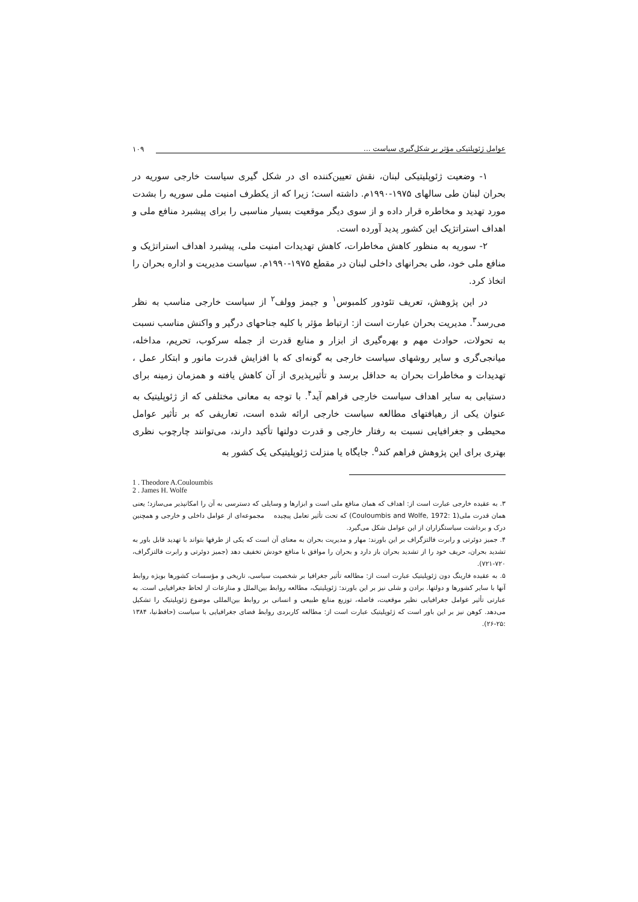عوامل ژئوپلتیکی مؤثر بر شکل‌گیری سیاست ...
۱۰۹
۱- وضعیت ژئوپلیتیکی لبنان، نقش تعیین‌کننده ای در شکل گیری سیاست خارجی سوریه در بحران لبنان طی سالهای ۱۹۷۵-۱۹۹۰م. داشته است؛ زیرا که از یکطرف امنیت ملی سوریه را بشدت مورد تهدید و مخاطره قرار داده و از سوی دیگر موقعیت بسیار مناسبی را برای پیشبرد منافع ملی و اهداف استراتژیک این کشور پدید آورده است.
۲- سوریه به منظور کاهش مخاطرات، کاهش تهدیدات امنیت ملی، پیشبرد اهداف استراتژیک و منافع ملی خود، طی بحرانهای داخلی لبنان در مقطع ۱۹۷۵-۱۹۹۰م. سیاست مدیریت و اداره بحران را اتخاذ کرد.
در این پژوهش، تعریف تئودور کلمبوس<sup>۱</sup> و جیمز وولف<sup>۲</sup> از سیاست خارجی مناسب به نظر می‌رسد<sup>۳</sup>. مدیریت بحران عبارت است از: ارتباط مؤثر با کلیه جناحهای درگیر و واکنش مناسب نسبت به تحولات، حوادث مهم و بهره‌گیری از ابزار و منابع قدرت از جمله سرکوب، تحریم، مداخله، میانجی‌گری و سایر روشهای سیاست خارجی به گونه‌ای که با افزایش قدرت مانور و ابتکار عمل ، تهدیدات و مخاطرات بحران به حداقل برسد و تأثیرپذیری از آن کاهش یافته و همزمان زمینه برای دستیابی به سایر اهداف سیاست خارجی فراهم آید<sup>۴</sup>. با توجه به معانی مختلفی که از ژئوپلیتیک به عنوان یکی از رهیافتهای مطالعه سیاست خارجی ارائه شده است، تعاریفی که بر تأثیر عوامل محیطی و جغرافیایی نسبت به رفتار خارجی و قدرت دولتها تأکید دارند، می‌توانند چارچوب نظری بهتری برای این پژوهش فراهم کند<sup>۵</sup>. جایگاه یا منزلت ژئوپلیتیکی یک کشور به
1 . Theodore A.Couloumbis
2 . James H. Wolfe
۳. به عقیده خارجی عبارت است از: اهداف که همان منافع ملی است و ابزارها و وسایلی که دسترسی به آن را امکانپذیر می‌سازد؛ یعنی همان قدرت ملی(Couloumbis and Wolfe, 1972: 1) که تحت تأثیر تعامل پیچیده مجموعه‌ای از عوامل داخلی و خارجی و همچنین درک و برداشت سیاستگزاران از این عوامل شکل می‌گیرد.
۴. جمیز دوئرتی و رابرت فالتزگراف بر این باورند: مهار و مدیریت بحران به معنای آن است که یکی از طرفها بتواند با تهدید قابل باور به تشدید بحران، حریف خود را از تشدید بحران باز دارد و بحران را موافق با منافع خودش تخفیف دهد (جمیز دوئرتی و رابرت فالتزگراف، ۷۲۰-۷۲۱).
۵. به عقیده فارینگ دون ژئوپلیتیک عبارت است از: مطالعه تأثیر جغرافیا بر شخصیت سیاسی، تاریخی و مؤسسات کشورها بویژه روابط آنها با سایر کشورها و دولتها. برادن و شلی نیز بر این باورند: ژئوپلیتیک، مطالعه روابط بین‌الملل و منازعات از لحاظ جغرافیایی است. به عبارتی تأثیر عوامل جغرافیایی نظیر موقعیت، فاصله، توزیع منابع طبیعی و انسانی بر روابط بین‌المللی موضوع ژئوپلیتیک را تشکیل می‌دهد. کوهن نیز بر این باور است که ژئوپلیتیک عبارت است از: مطالعه کاربردی روابط فضای جغرافیایی با سیاست (حافظ‌نیا، ۱۳۸۴ :۲۵-۲۶).